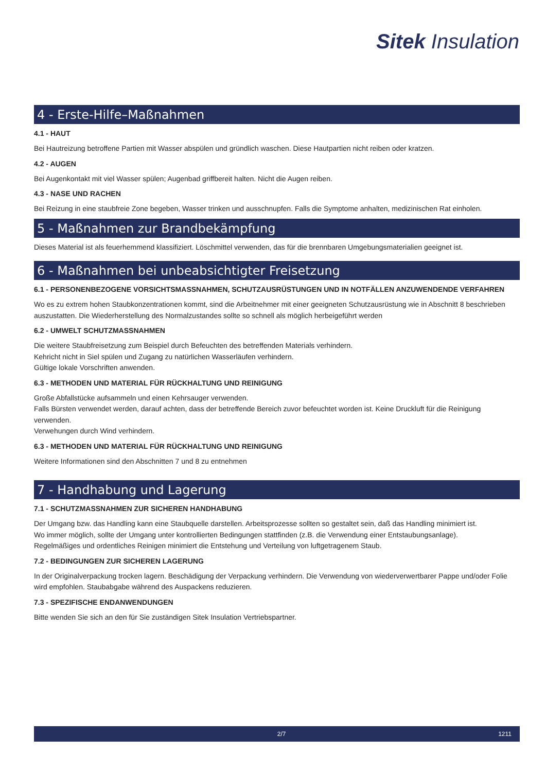Sitek Insulation
4 - Erste-Hilfe–Maßnahmen
4.1 - HAUT
Bei Hautreizung betroffene Partien mit Wasser abspülen und gründlich waschen. Diese Hautpartien nicht reiben oder kratzen.
4.2 - AUGEN
Bei Augenkontakt mit viel Wasser spülen; Augenbad griffbereit halten. Nicht die Augen reiben.
4.3 - NASE UND RACHEN
Bei Reizung in eine staubfreie Zone begeben, Wasser trinken und ausschnupfen. Falls die Symptome anhalten, medizinischen Rat einholen.
5 - Maßnahmen zur Brandbekämpfung
Dieses Material ist als feuerhemmend klassifiziert. Löschmittel verwenden, das für die brennbaren Umgebungsmaterialien geeignet ist.
6 - Maßnahmen bei unbeabsichtigter Freisetzung
6.1 - PERSONENBEZOGENE VORSICHTSMASSNAHMEN, SCHUTZAUSRÜSTUNGEN UND IN NOTFÄLLEN ANZUWENDENDE VERFAHREN
Wo es zu extrem hohen Staubkonzentrationen kommt, sind die Arbeitnehmer mit einer geeigneten Schutzausrüstung wie in Abschnitt 8 beschrieben auszustatten. Die Wiederherstellung des Normalzustandes sollte so schnell als möglich herbeigeführt werden
6.2 - UMWELT SCHUTZMASSNAHMEN
Die weitere Staubfreisetzung zum Beispiel durch Befeuchten des betreffenden Materials verhindern.
Kehricht nicht in Siel spülen und Zugang zu natürlichen Wasserläufen verhindern.
Gültige lokale Vorschriften anwenden.
6.3 - METHODEN UND MATERIAL FÜR RÜCKHALTUNG UND REINIGUNG
Große Abfallstücke aufsammeln und einen Kehrsauger verwenden.
Falls Bürsten verwendet werden, darauf achten, dass der betreffende Bereich zuvor befeuchtet worden ist. Keine Druckluft für die Reinigung verwenden.
Verwehungen durch Wind verhindern.
6.3 - METHODEN UND MATERIAL FÜR RÜCKHALTUNG UND REINIGUNG
Weitere Informationen sind den Abschnitten 7 und 8 zu entnehmen
7 - Handhabung und Lagerung
7.1 - SCHUTZMASSNAHMEN ZUR SICHEREN HANDHABUNG
Der Umgang bzw. das Handling kann eine Staubquelle darstellen. Arbeitsprozesse sollten so gestaltet sein, daß das Handling minimiert ist.
Wo immer möglich, sollte der Umgang unter kontrollierten Bedingungen stattfinden (z.B. die Verwendung einer Entstaubungsanlage).
Regelmäßiges und ordentliches Reinigen minimiert die Entstehung und Verteilung von luftgetragenem Staub.
7.2 - BEDINGUNGEN ZUR SICHEREN LAGERUNG
In der Originalverpackung trocken lagern. Beschädigung der Verpackung verhindern. Die Verwendung von wiederverwertbarer Pappe und/oder Folie wird empfohlen. Staubabgabe während des Auspackens reduzieren.
7.3 - SPEZIFISCHE ENDANWENDUNGEN
Bitte wenden Sie sich an den für Sie zuständigen Sitek Insulation Vertriebspartner.
2/7 1211